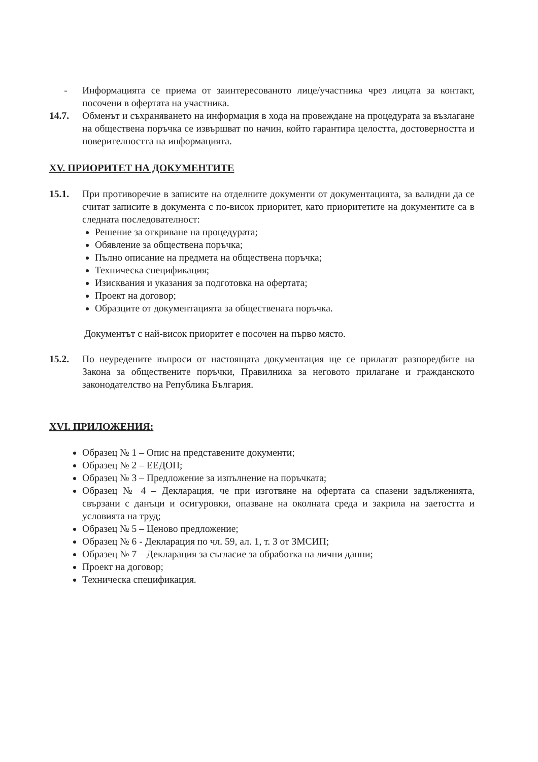- Информацията се приема от заинтересованото лице/участника чрез лицата за контакт, посочени в офертата на участника.
14.7. Обменът и съхраняването на информация в хода на провеждане на процедурата за възлагане на обществена поръчка се извършват по начин, който гарантира целостта, достоверността и поверителността на информацията.
XV. ПРИОРИТЕТ НА ДОКУМЕНТИТЕ
15.1. При противоречие в записите на отделните документи от документацията, за валидни да се считат записите в документа с по-висок приоритет, като приоритетите на документите са в следната последователност:
Решение за откриване на процедурата;
Обявление за обществена поръчка;
Пълно описание на предмета на обществена поръчка;
Техническа спецификация;
Изисквания и указания за подготовка на офертата;
Проект на договор;
Образците от документацията за обществената поръчка.
Документът с най-висок приоритет е посочен на първо място.
15.2. По неуредените въпроси от настоящата документация ще се прилагат разпоредбите на Закона за обществените поръчки, Правилника за неговото прилагане и гражданското законодателство на Република България.
XVI. ПРИЛОЖЕНИЯ:
Образец № 1 – Опис на представените документи;
Образец № 2 – ЕЕДОП;
Образец № 3 – Предложение за изпълнение на поръчката;
Образец № 4 – Декларация, че при изготвяне на офертата са спазени задълженията, свързани с данъци и осигуровки, опазване на околната среда и закрила на заетостта и условията на труд;
Образец № 5 – Ценово предложение;
Образец № 6 - Декларация по чл. 59, ал. 1, т. 3 от ЗМСИП;
Образец № 7 – Декларация за съгласие за обработка на лични данни;
Проект на договор;
Техническа спецификация.